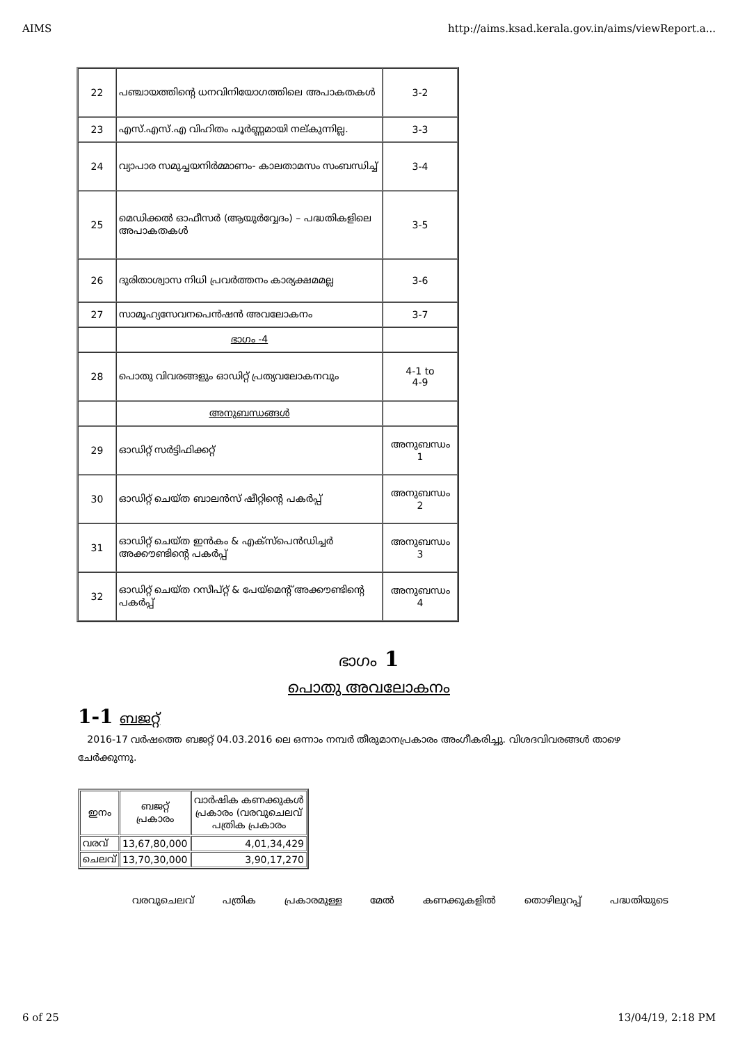AIMS http://aims.ksad.kerala.gov.in/aims/viewReport.a...
| 22 | പഞ്ചായത്തിന്റെ ധനവിനിയോഗത്തിലെ അപാകതകൾ | 3-2 |
| 23 | എസ്.എസ്.എ വിഹിതം പൂർണ്ണമായി നല്കുന്നില്ല. | 3-3 |
| 24 | വ്യാപാര സമുച്ചയനിർമ്മാണം- കാലതാമസം സംബന്ധിച്ച് | 3-4 |
| 25 | മെഡിക്കൽ ഓഫീസർ (ആയുർവ്വേദം) – പദ്ധതികളിലെ അപാകതകൾ | 3-5 |
| 26 | ദുരിതാശ്വാസ നിധി പ്രവർത്തനം കാര്യക്ഷമമല്ല | 3-6 |
| 27 | സാമൂഹ്യസേവനപെൻഷൻ അവലോകനം | 3-7 |
| | ഭാഗം -4 | |
| 28 | പൊതു വിവരങ്ങളും ഓഡിറ്റ് പ്രത്യവലോകനവും | 4-1 to 4-9 |
| | അനുബന്ധങ്ങൾ | |
| 29 | ഓഡിറ്റ് സർട്ടിഫിക്കറ്റ് | അനുബന്ധം 1 |
| 30 | ഓഡിറ്റ് ചെയ്ത ബാലൻസ് ഷീറ്റിന്റെ പകർപ്പ് | അനുബന്ധം 2 |
| 31 | ഓഡിറ്റ് ചെയ്ത ഇൻകം & എക്സ്പെൻഡിച്ചർ അക്കൗണ്ടിന്റെ പകർപ്പ് | അനുബന്ധം 3 |
| 32 | ഓഡിറ്റ് ചെയ്ത റസീപ്റ്റ് & പേയ്മെന്റ് അക്കൗണ്ടിന്റെ പകർപ്പ് | അനുബന്ധം 4 |
ഭാഗം 1
പൊതു അവലോകനം
1-1 ബജറ്റ്
2016-17 വർഷത്തെ ബജറ്റ് 04.03.2016 ലെ ഒന്നാം നമ്പർ തീരുമാനപ്രകാരം അംഗീകരിച്ചു. വിശദവിവരങ്ങൾ താഴെ ചേർക്കുന്നു.
| ഇനം | ബജറ്റ് പ്രകാരം | വാർഷിക കണക്കുകൾ പ്രകാരം (വരവുചെലവ് പത്രിക പ്രകാരം |
| വരവ് | 13,67,80,000 | 4,01,34,429 |
| ചെലവ് | 13,70,30,000 | 3,90,17,270 |
വരവുചെലവ് പത്രിക പ്രകാരമുള്ള മേൽ കണക്കുകളിൽ തൊഴിലുറപ്പ് പദ്ധതിയുടെ
6 of 25 13/04/19, 2:18 PM